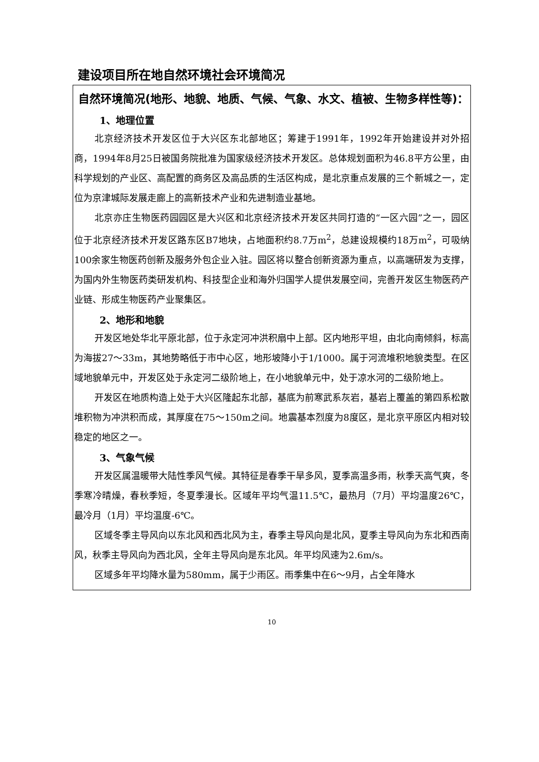建设项目所在地自然环境社会环境简况
| 自然环境简况(地形、地貌、地质、气候、气象、水文、植被、生物多样性等)： 1、地理位置 北京经济技术开发区位于大兴区东北部地区；筹建于1991年，1992年开始建设并对外招商，1994年8月25日被国务院批准为国家级经济技术开发区。总体规划面积为46.8平方公里，由科学规划的产业区、高配置的商务区及高品质的生活区构成，是北京重点发展的三个新城之一，定位为京津城际发展走廊上的高新技术产业和先进制造业基地。 北京亦庄生物医药园园区是大兴区和北京经济技术开发区共同打造的“一区六园”之一，园区位于北京经济技术开发区路东区B7地块，占地面积约8.7万m<sup>2</sup>，总建设规模约18万m<sup>2</sup>，可吸纳100余家生物医药创新及服务外包企业入驻。园区将以整合创新资源为重点，以高端研发为支撑，为国内外生物医药类研发机构、科技型企业和海外归国学人提供发展空间，完善开发区生物医药产业链、形成生物医药产业聚集区。 2、地形和地貌 开发区地处华北平原北部，位于永定河冲洪积扇中上部。区内地形平坦，由北向南倾斜，标高为海拔27～33m，其地势略低于市中心区，地形坡降小于1/1000。属于河流堆积地貌类型。在区域地貌单元中，开发区处于永定河二级阶地上，在小地貌单元中，处于凉水河的二级阶地上。 开发区在地质构造上处于大兴区隆起东北部，基底为前寒武系灰岩，基岩上覆盖的第四系松散堆积物为冲洪积而成，其厚度在75～150m之间。地震基本烈度为8度区，是北京平原区内相对较稳定的地区之一。 3、气象气候 开发区属温暖带大陆性季风气候。其特征是春季干旱多风，夏季高温多雨，秋季天高气爽，冬季寒冷晴燥，春秋季短，冬夏季漫长。区域年平均气温11.5℃，最热月（7月）平均温度26℃，最冷月（1月）平均温度-6℃。 区域冬季主导风向以东北风和西北风为主，春季主导风向是北风，夏季主导风向为东北和西南风，秋季主导风向为西北风，全年主导风向是东北风。年平均风速为2.6m/s。 区域多年平均降水量为580mm，属于少雨区。雨季集中在6～9月，占全年降水 |
10